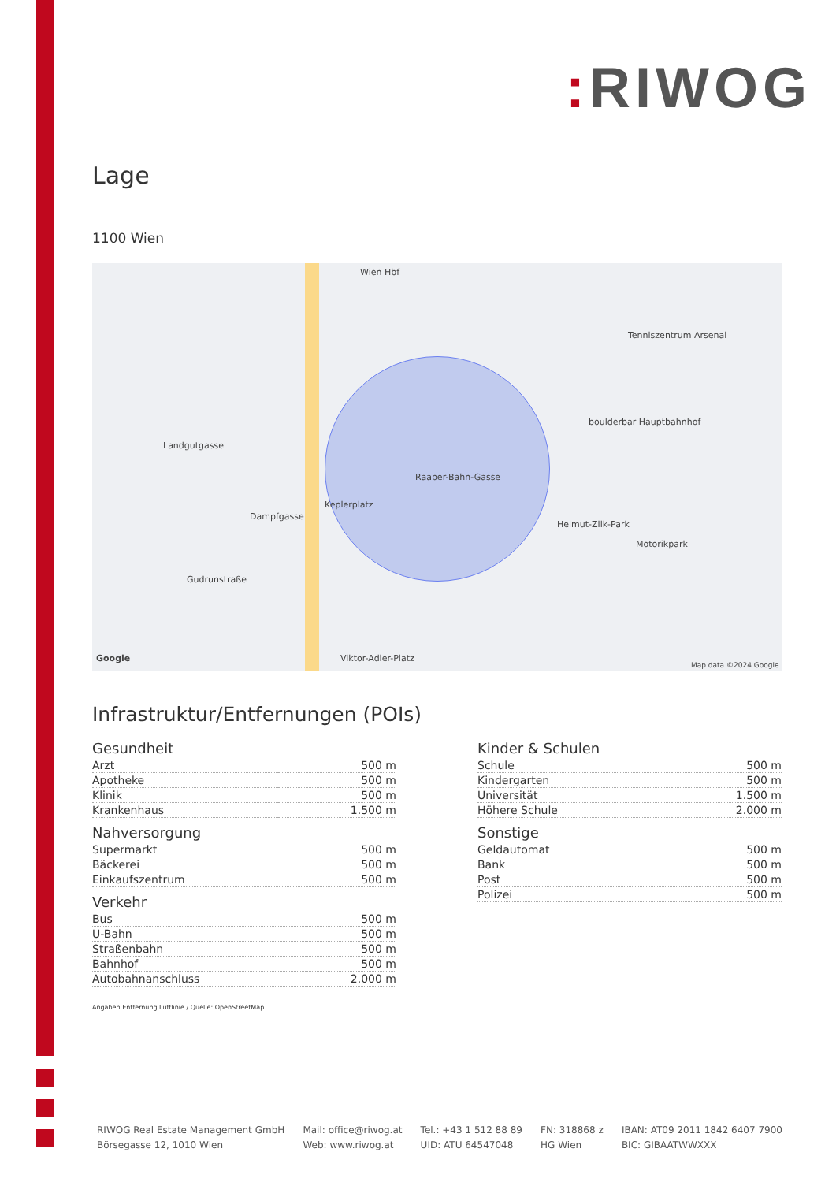: RIWOG
Lage
1100 Wien
Keplerplatz
Wien Hbf
Landgutgasse
Dampfgasse
Gudrunstraße
Raaber-Bahn-Gasse
Helmut-Zilk-Park
Motorikpark
Tenniszentrum Arsenal
boulderbar Hauptbahnhof
Viktor-Adler-Platz
Map data ©2024 Google
Google
Infrastruktur/Entfernungen (POIs)
Gesundheit
| Arzt | 500 m |
| Apotheke | 500 m |
| Klinik | 500 m |
| Krankenhaus | 1.500 m |
Nahversorgung
| Supermarkt | 500 m |
| Bäckerei | 500 m |
| Einkaufszentrum | 500 m |
Verkehr
| Bus | 500 m |
| U-Bahn | 500 m |
| Straßenbahn | 500 m |
| Bahnhof | 500 m |
| Autobahnanschluss | 2.000 m |
Kinder & Schulen
| Schule | 500 m |
| Kindergarten | 500 m |
| Universität | 1.500 m |
| Höhere Schule | 2.000 m |
Sonstige
| Geldautomat | 500 m |
| Bank | 500 m |
| Post | 500 m |
| Polizei | 500 m |
Angaben Entfernung Luftlinie / Quelle: OpenStreetMap
RIWOG Real Estate Management GmbH
Börsegasse 12, 1010 Wien
Mail: office@riwog.at
Web: www.riwog.at
Tel.: +43 1 512 88 89
UID: ATU 64547048
FN: 318868 z
HG Wien
IBAN: AT09 2011 1842 6407 7900
BIC: GIBAATWWXXX